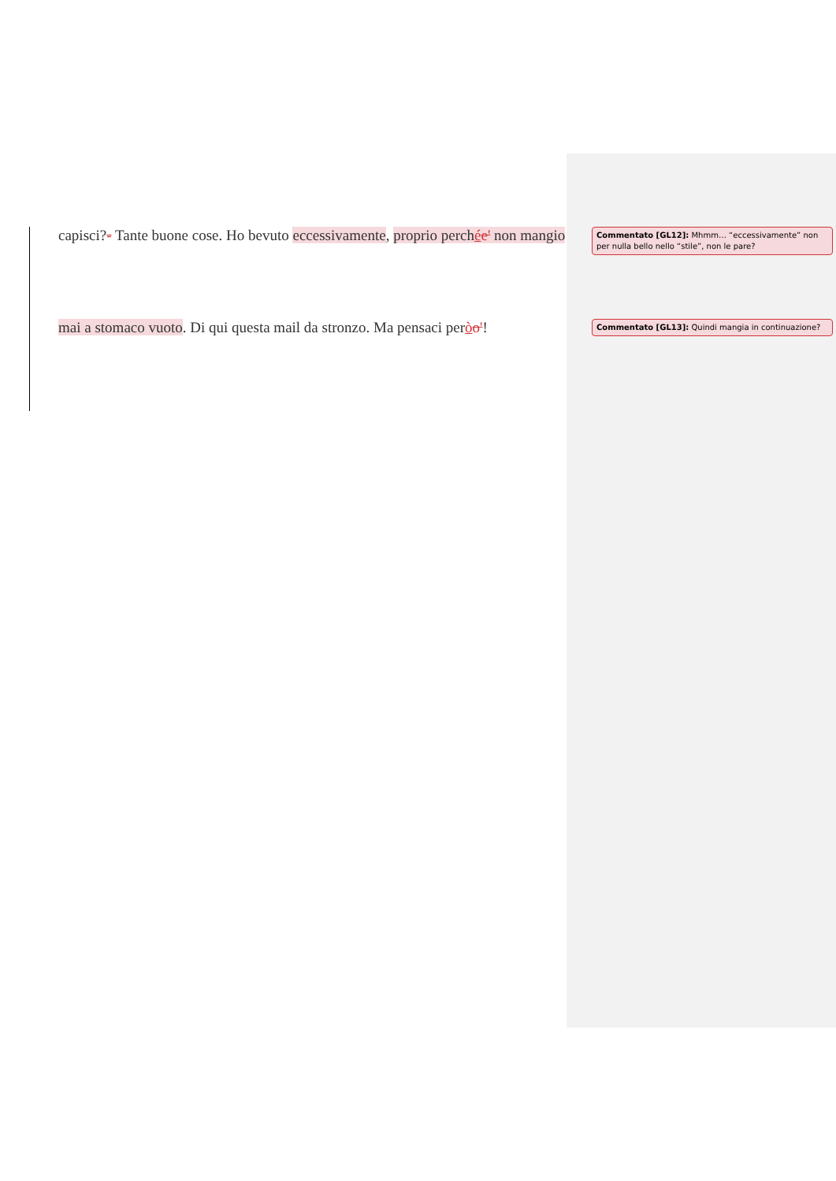capisci?- Tante buone cose. Ho bevuto eccessivamente, proprio perchée' non mangio
Commentato [GL12]: Mhmm… “eccessivamente” non per nulla bello nello “stile”, non le pare?
mai a stomaco vuoto. Di qui questa mail da stronzo. Ma pensaci peròo'!
Commentato [GL13]: Quindi mangia in continuazione?